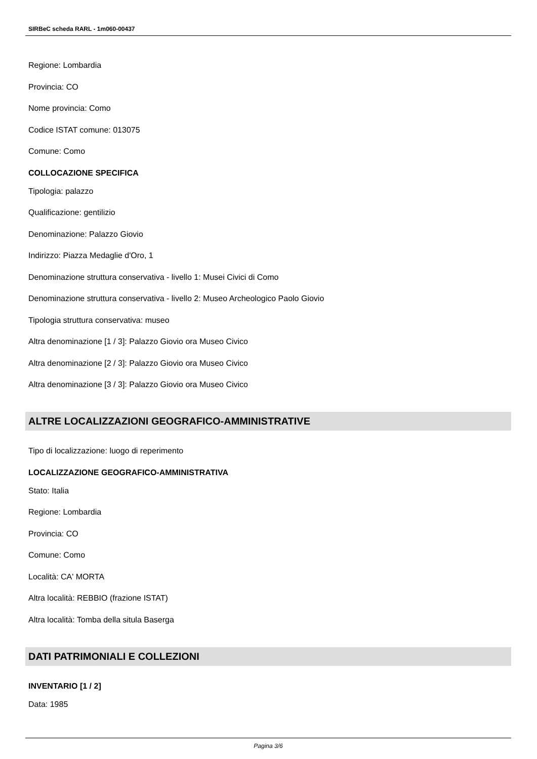SIRBeC scheda RARL - 1m060-00437
Regione: Lombardia
Provincia: CO
Nome provincia: Como
Codice ISTAT comune: 013075
Comune: Como
COLLOCAZIONE SPECIFICA
Tipologia: palazzo
Qualificazione: gentilizio
Denominazione: Palazzo Giovio
Indirizzo: Piazza Medaglie d'Oro, 1
Denominazione struttura conservativa - livello 1: Musei Civici di Como
Denominazione struttura conservativa - livello 2: Museo Archeologico Paolo Giovio
Tipologia struttura conservativa: museo
Altra denominazione [1 / 3]: Palazzo Giovio ora Museo Civico
Altra denominazione [2 / 3]: Palazzo Giovio ora Museo Civico
Altra denominazione [3 / 3]: Palazzo Giovio ora Museo Civico
ALTRE LOCALIZZAZIONI GEOGRAFICO-AMMINISTRATIVE
Tipo di localizzazione: luogo di reperimento
LOCALIZZAZIONE GEOGRAFICO-AMMINISTRATIVA
Stato: Italia
Regione: Lombardia
Provincia: CO
Comune: Como
Località: CA' MORTA
Altra località: REBBIO (frazione ISTAT)
Altra località: Tomba della situla Baserga
DATI PATRIMONIALI E COLLEZIONI
INVENTARIO [1 / 2]
Data: 1985
Pagina 3/6